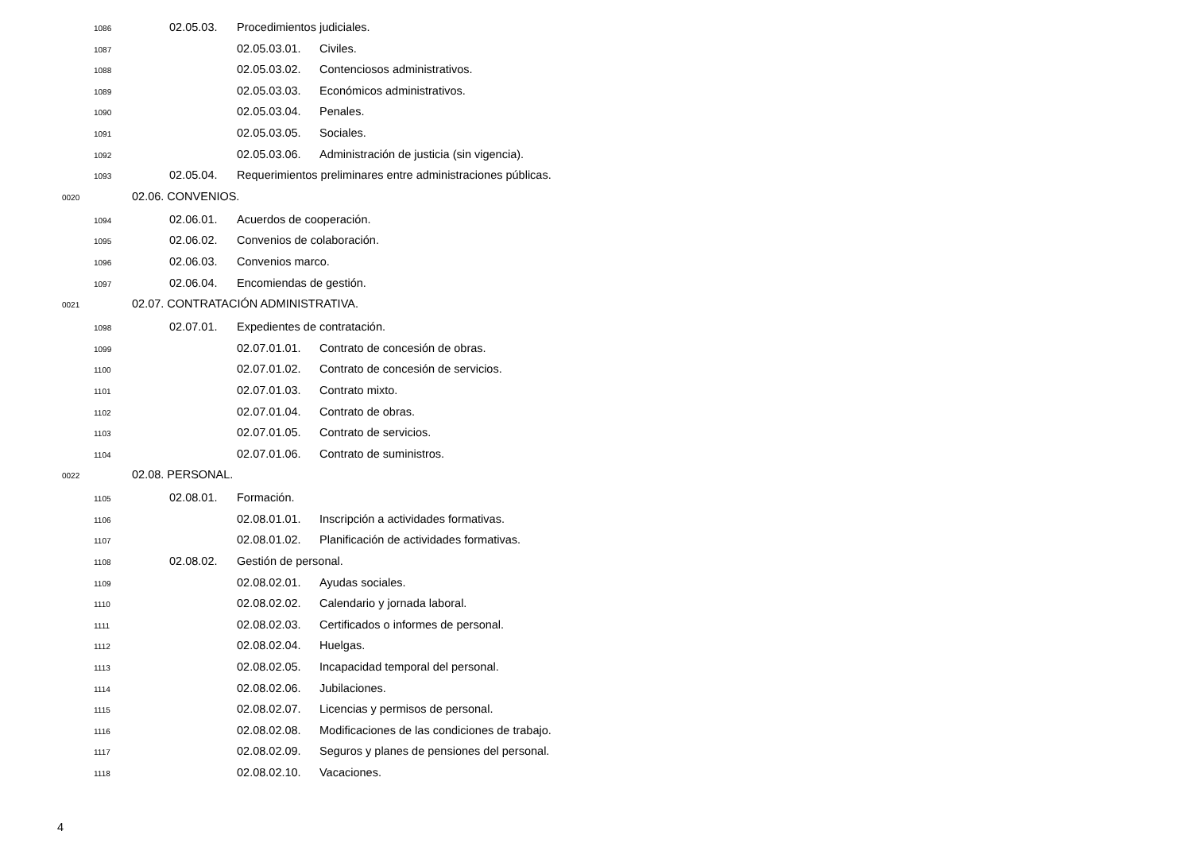1086 02.05.03. Procedimientos judiciales.
1087 02.05.03.01. Civiles.
1088 02.05.03.02. Contenciosos administrativos.
1089 02.05.03.03. Económicos administrativos.
1090 02.05.03.04. Penales.
1091 02.05.03.05. Sociales.
1092 02.05.03.06. Administración de justicia (sin vigencia).
1093 02.05.04. Requerimientos preliminares entre administraciones públicas.
0020 02.06. CONVENIOS.
1094 02.06.01. Acuerdos de cooperación.
1095 02.06.02. Convenios de colaboración.
1096 02.06.03. Convenios marco.
1097 02.06.04. Encomiendas de gestión.
0021 02.07. CONTRATACIÓN ADMINISTRATIVA.
1098 02.07.01. Expedientes de contratación.
1099 02.07.01.01. Contrato de concesión de obras.
1100 02.07.01.02. Contrato de concesión de servicios.
1101 02.07.01.03. Contrato mixto.
1102 02.07.01.04. Contrato de obras.
1103 02.07.01.05. Contrato de servicios.
1104 02.07.01.06. Contrato de suministros.
0022 02.08. PERSONAL.
1105 02.08.01. Formación.
1106 02.08.01.01. Inscripción a actividades formativas.
1107 02.08.01.02. Planificación de actividades formativas.
1108 02.08.02. Gestión de personal.
1109 02.08.02.01. Ayudas sociales.
1110 02.08.02.02. Calendario y jornada laboral.
1111 02.08.02.03. Certificados o informes de personal.
1112 02.08.02.04. Huelgas.
1113 02.08.02.05. Incapacidad temporal del personal.
1114 02.08.02.06. Jubilaciones.
1115 02.08.02.07. Licencias y permisos de personal.
1116 02.08.02.08. Modificaciones de las condiciones de trabajo.
1117 02.08.02.09. Seguros y planes de pensiones del personal.
1118 02.08.02.10. Vacaciones.
4